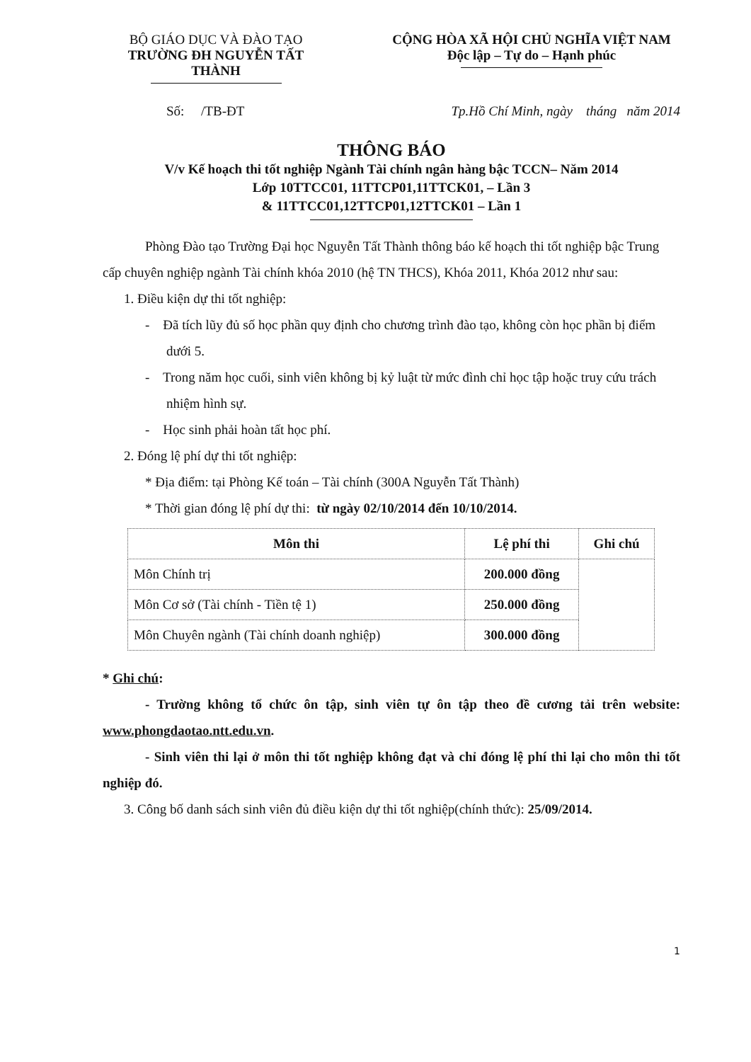BỘ GIÁO DỤC VÀ ĐÀO TẠO
TRƯỜNG ĐH NGUYỄN TẤT THÀNH
CỘNG HÒA XÃ HỘI CHỦ NGHĨA VIỆT NAM
Độc lập – Tự do – Hạnh phúc
Số: /TB-ĐT Tp.Hồ Chí Minh, ngày tháng năm 2014
THÔNG BÁO
V/v Kế hoạch thi tốt nghiệp Ngành Tài chính ngân hàng bậc TCCN– Năm 2014
Lớp 10TTCC01, 11TTCP01,11TTCK01, – Lần 3
& 11TTCC01,12TTCP01,12TTCK01 – Lần 1
Phòng Đào tạo Trường Đại học Nguyễn Tất Thành thông báo kế hoạch thi tốt nghiệp bậc Trung cấp chuyên nghiệp ngành Tài chính khóa 2010 (hệ TN THCS), Khóa 2011, Khóa 2012 như sau:
1. Điều kiện dự thi tốt nghiệp:
- Đã tích lũy đủ số học phần quy định cho chương trình đào tạo, không còn học phần bị điểm dưới 5.
- Trong năm học cuối, sinh viên không bị kỷ luật từ mức đình chỉ học tập hoặc truy cứu trách nhiệm hình sự.
- Học sinh phải hoàn tất học phí.
2. Đóng lệ phí dự thi tốt nghiệp:
* Địa điểm: tại Phòng Kế toán – Tài chính (300A Nguyễn Tất Thành)
* Thời gian đóng lệ phí dự thi: từ ngày 02/10/2014 đến 10/10/2014.
| Môn thi | Lệ phí thi | Ghi chú |
| --- | --- | --- |
| Môn Chính trị | 200.000 đồng | |
| Môn Cơ sở (Tài chính - Tiền tệ 1) | 250.000 đồng | |
| Môn Chuyên ngành (Tài chính doanh nghiệp) | 300.000 đồng | |
* Ghi chú:
- Trường không tổ chức ôn tập, sinh viên tự ôn tập theo đề cương tải trên website: www.phongdaotao.ntt.edu.vn.
- Sinh viên thi lại ở môn thi tốt nghiệp không đạt và chỉ đóng lệ phí thi lại cho môn thi tốt nghiệp đó.
3. Công bố danh sách sinh viên đủ điều kiện dự thi tốt nghiệp(chính thức): 25/09/2014.
1